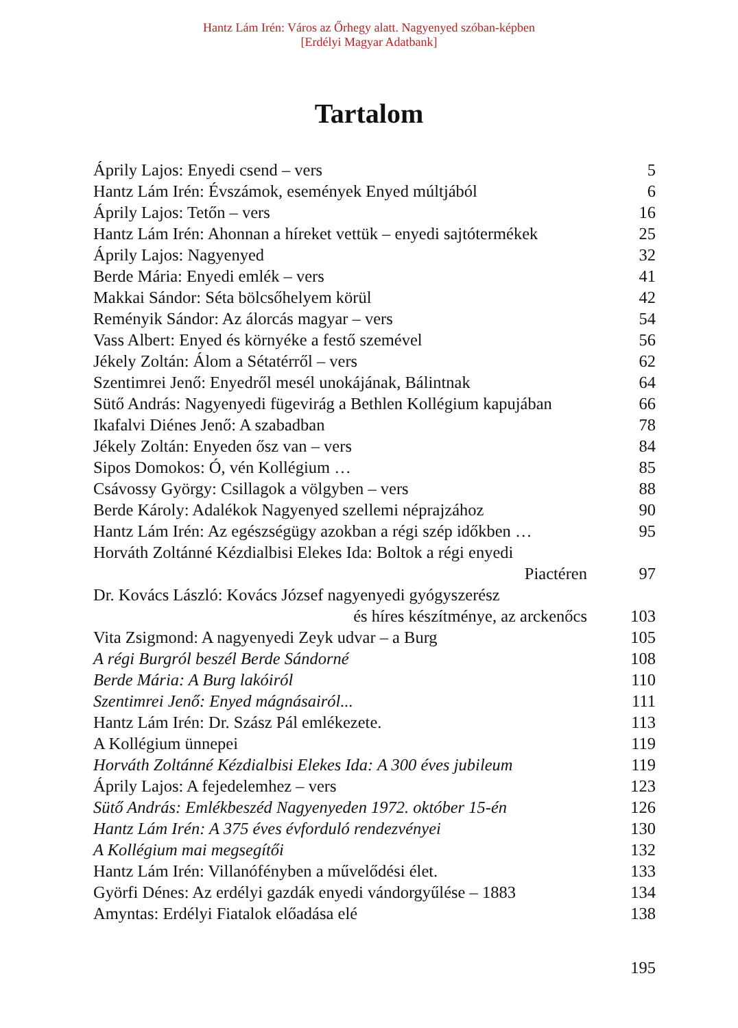Hantz Lám Irén: Város az Őrhegy alatt. Nagyenyed szóban-képben
[Erdélyi Magyar Adatbank]
Tartalom
| Áprily Lajos: Enyedi csend – vers | 5 |
| Hantz Lám Irén: Évszámok, események Enyed múltjából | 6 |
| Áprily Lajos: Tetőn – vers | 16 |
| Hantz Lám Irén: Ahonnan a híreket vettük – enyedi sajtótermékek | 25 |
| Áprily Lajos: Nagyenyed | 32 |
| Berde Mária: Enyedi emlék – vers | 41 |
| Makkai Sándor: Séta bölcsőhelyem körül | 42 |
| Reményik Sándor: Az álorcás magyar – vers | 54 |
| Vass Albert: Enyed és környéke a festő szemével | 56 |
| Jékely Zoltán: Álom a Sétatérről – vers | 62 |
| Szentimrei Jenő: Enyedről mesél unokájának, Bálintnak | 64 |
| Sütő András: Nagyenyedi fügevirág a Bethlen Kollégium kapujában | 66 |
| Ikafalvi Diénes Jenő: A szabadban | 78 |
| Jékely Zoltán: Enyeden ősz van – vers | 84 |
| Sipos Domokos: Ó, vén Kollégium … | 85 |
| Csávossy György: Csillagok a völgyben – vers | 88 |
| Berde Károly: Adalékok Nagyenyed szellemi néprajzához | 90 |
| Hantz Lám Irén: Az egészségügy azokban a régi szép időkben … | 95 |
| Horváth Zoltánné Kézdialbisi Elekes Ida: Boltok a régi enyedi | |
| Piactéren | 97 |
| Dr. Kovács László: Kovács József nagyenyedi gyógyszerész | |
| és híres készítménye, az arckenőcs | 103 |
| Vita Zsigmond: A nagyenyedi Zeyk udvar – a Burg | 105 |
| A régi Burgról beszél Berde Sándorné | 108 |
| Berde Mária: A Burg lakóiról | 110 |
| Szentimrei Jenő: Enyed mágnásairól... | 111 |
| Hantz Lám Irén: Dr. Szász Pál emlékezete. | 113 |
| A Kollégium ünnepei | 119 |
| Horváth Zoltánné Kézdialbisi Elekes Ida: A 300 éves jubileum | 119 |
| Áprily Lajos: A fejedelemhez – vers | 123 |
| Sütő András: Emlékbeszéd Nagyenyeden 1972. október 15-én | 126 |
| Hantz Lám Irén: A 375 éves évforduló rendezvényei | 130 |
| A Kollégium mai megsegítői | 132 |
| Hantz Lám Irén: Villanófényben a művelődési élet. | 133 |
| Györfi Dénes: Az erdélyi gazdák enyedi vándorgyűlése – 1883 | 134 |
| Amyntas: Erdélyi Fiatalok előadása elé | 138 |
195